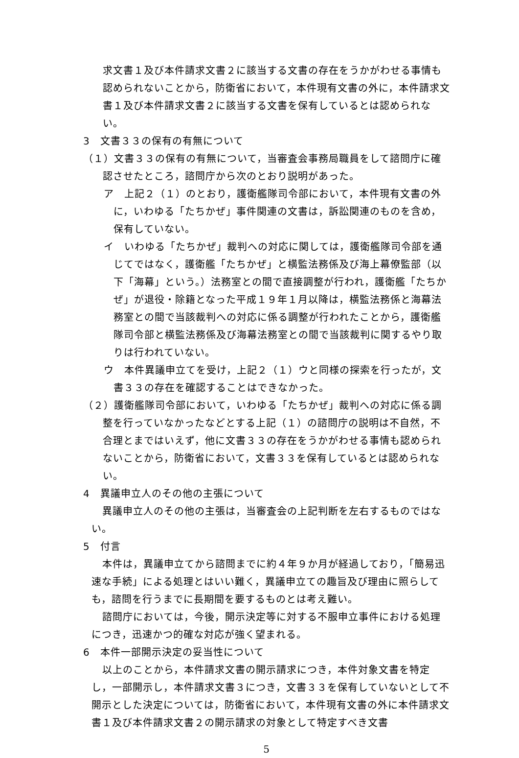求文書１及び本件請求文書２に該当する文書の存在をうかがわせる事情も認められないことから，防衛省において，本件現有文書の外に，本件請求文書１及び本件請求文書２に該当する文書を保有しているとは認められない。
3　文書３３の保有の有無について
（１）文書３３の保有の有無について，当審査会事務局職員をして諮問庁に確認させたところ，諮問庁から次のとおり説明があった。
ア　上記２（１）のとおり，護衛艦隊司令部において，本件現有文書の外に，いわゆる「たちかぜ」事件関連の文書は，訴訟関連のものを含め，保有していない。
イ　いわゆる「たちかぜ」裁判への対応に関しては，護衛艦隊司令部を通じてではなく，護衛艦「たちかぜ」と横監法務係及び海上幕僚監部（以下「海幕」という。）法務室との間で直接調整が行われ，護衛艦「たちかぜ」が退役・除籍となった平成１９年１月以降は，横監法務係と海幕法務室との間で当該裁判への対応に係る調整が行われたことから，護衛艦隊司令部と横監法務係及び海幕法務室との間で当該裁判に関するやり取りは行われていない。
ウ　本件異議申立てを受け，上記２（１）ウと同様の探索を行ったが，文書３３の存在を確認することはできなかった。
（２）護衛艦隊司令部において，いわゆる「たちかぜ」裁判への対応に係る調整を行っていなかったなどとする上記（１）の諮問庁の説明は不自然，不合理とまではいえず，他に文書３３の存在をうかがわせる事情も認められないことから，防衛省において，文書３３を保有しているとは認められない。
4　異議申立人のその他の主張について
異議申立人のその他の主張は，当審査会の上記判断を左右するものではない。
5　付言
本件は，異議申立てから諮問までに約４年９か月が経過しており，「簡易迅速な手続」による処理とはいい難く，異議申立ての趣旨及び理由に照らしても，諮問を行うまでに長期間を要するものとは考え難い。
諮問庁においては，今後，開示決定等に対する不服申立事件における処理につき，迅速かつ的確な対応が強く望まれる。
6　本件一部開示決定の妥当性について
以上のことから，本件請求文書の開示請求につき，本件対象文書を特定し，一部開示し，本件請求文書３につき，文書３３を保有していないとして不開示とした決定については，防衛省において，本件現有文書の外に本件請求文書１及び本件請求文書２の開示請求の対象として特定すべき文書
5